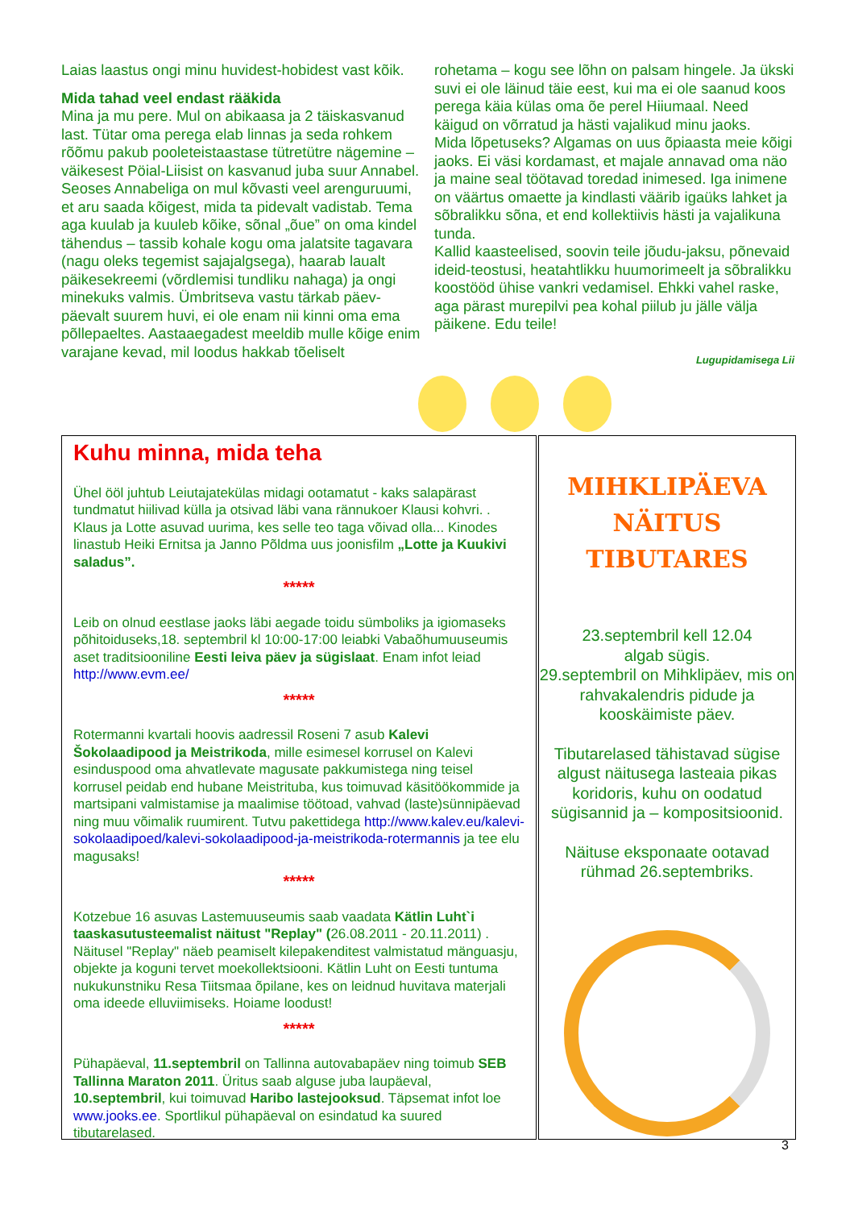Laias laastus ongi minu huvidest-hobidest vast kõik.
Mida tahad veel endast rääkida
Mina ja mu pere. Mul on abikaasa ja 2 täiskasvanud last. Tütar oma perega elab linnas ja seda rohkem rõõmu pakub pooleteistaastase tütretütre nägemine – väikesest Pöial-Liisist on kasvanud juba suur Annabel. Seoses Annabeliga on mul kõvasti veel arenguruumi, et aru saada kõigest, mida ta pidevalt vadistab. Tema aga kuulab ja kuuleb kõike, sõnal „õue” on oma kindel tähendus – tassib kohale kogu oma jalatsite tagavara (nagu oleks tegemist sajajalgsega), haarab laualt päikesekreemi (võrdlemisi tundliku nahaga) ja ongi minekuks valmis. Ümbritseva vastu tärkab päev-päevalt suurem huvi, ei ole enam nii kinni oma ema põllepaeltes. Aastaaegadest meeldib mulle kõige enim varajane kevad, mil loodus hakkab tõeliselt
rohetama – kogu see lõhn on palsam hingele. Ja ükski suvi ei ole läinud täie eest, kui ma ei ole saanud koos perega käia külas oma õe perel Hiiumaal. Need käigud on võrratud ja hästi vajalikud minu jaoks.
Mida lõpetuseks? Algamas on uus õpiaasta meie kõigi jaoks. Ei väsi kordamast, et majale annavad oma näo ja maine seal töötavad toredad inimesed. Iga inimene on väärtus omaette ja kindlasti väärib igaüks lahket ja sõbralikku sõna, et end kollektiivis hästi ja vajalikuna tunda.
Kallid kaasteelised, soovin teile jõudu-jaksu, põnevaid ideid-teostusi, heatahtlikku huumorimeelt ja sõbralikku koostööd ühise vankri vedamisel. Ehkki vahel raske, aga pärast murepilvi pea kohal piilub ju jälle välja päikene. Edu teile!
Lugupidamisega Lii
Kuhu minna, mida teha
Ühel ööl juhtub Leiutajatekülas midagi ootamatut - kaks salapärast tundmatut hiilivad külla ja otsivad läbi vana rännukoer Klausi kohvri. . Klaus ja Lotte asuvad uurima, kes selle teo taga võivad olla... Kinodes linastub Heiki Ernitsa ja Janno Põldma uus joonisfilm „Lotte ja Kuukivi saladus”.
*****
Leib on olnud eestlase jaoks läbi aegade toidu sümboliks ja igiomaseks põhitoiduseks,18. septembril kl 10:00-17:00 leiabki Vabaõhumuuseumis aset traditsiooniline Eesti leiva päev ja sügislaat. Enam infot leiad http://www.evm.ee/
*****
Rotermanni kvartali hoovis aadressil Roseni 7 asub Kalevi Šokolaadipood ja Meistrikoda, mille esimesel korrusel on Kalevi esinduspood oma ahvatlevate magusate pakkumistega ning teisel korrusel peidab end hubane Meistrituba, kus toimuvad käsitöökommide ja martsipani valmistamise ja maalimise töötoad, vahvad (laste)sünnipäevad ning muu võimalik ruumirent. Tutvu pakettidega http://www.kalev.eu/kalevi-sokolaadipoed/kalevi-sokolaadipood-ja-meistrikoda-rotermannis ja tee elu magusaks!
*****
Kotzebue 16 asuvas Lastemuuseumis saab vaadata Kätlin Luht`i taaskasutusteemalist näitust "Replay" (26.08.2011 - 20.11.2011) . Näitusel "Replay" näeb peamiselt kilepakenditest valmistatud mänguasju, objekte ja koguni tervet moekollektsiooni. Kätlin Luht on Eesti tuntuma nukukunstniku Resa Tiitsmaa õpilane, kes on leidnud huvitava materjali oma ideede elluviimiseks. Hoiame loodust!
*****
Pühapäeval, 11.septembril on Tallinna autovabapäev ning toimub SEB Tallinna Maraton 2011. Üritus saab alguse juba laupäeval, 10.septembril, kui toimuvad Haribo lastejooksud. Täpsemat infot loe www.jooks.ee. Sportlikul pühapäeval on esindatud ka suured tibutarelased.
MIHKLIPÄEVA
NÄITUS
TIBUTARES
23.septembril kell 12.04
algab sügis.
29.septembril on Mihklipäev, mis on rahvakalendris pidude ja kooskäimiste päev.
Tibutarelased tähistavad sügise algust näitusega lasteaia pikas koridoris, kuhu on oodatud sügisannid ja – kompositsioonid.
Näituse eksponaate ootavad rühmad 26.septembriks.
3